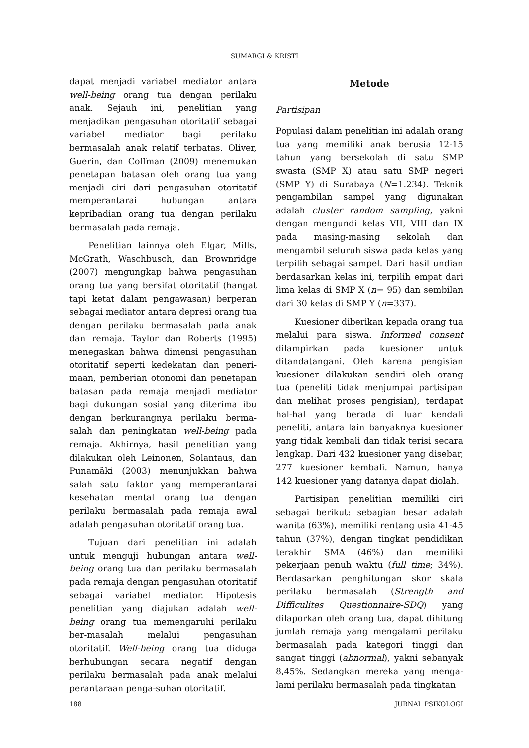SUMARGI & KRISTI
dapat menjadi variabel mediator antara well-being orang tua dengan perilaku anak. Sejauh ini, penelitian yang menjadikan pengasuhan otoritatif sebagai variabel mediator bagi perilaku bermasalah anak relatif terbatas. Oliver, Guerin, dan Coffman (2009) menemukan penetapan batasan oleh orang tua yang menjadi ciri dari pengasuhan otoritatif memperantarai hubungan antara kepribadian orang tua dengan perilaku bermasalah pada remaja.
Penelitian lainnya oleh Elgar, Mills, McGrath, Waschbusch, dan Brownridge (2007) mengungkap bahwa pengasuhan orang tua yang bersifat otoritatif (hangat tapi ketat dalam pengawasan) berperan sebagai mediator antara depresi orang tua dengan perilaku bermasalah pada anak dan remaja. Taylor dan Roberts (1995) menegaskan bahwa dimensi pengasuhan otoritatif seperti kedekatan dan peneri-maan, pemberian otonomi dan penetapan batasan pada remaja menjadi mediator bagi dukungan sosial yang diterima ibu dengan berkurangnya perilaku berma-salah dan peningkatan well-being pada remaja. Akhirnya, hasil penelitian yang dilakukan oleh Leinonen, Solantaus, dan Punamäki (2003) menunjukkan bahwa salah satu faktor yang memperantarai kesehatan mental orang tua dengan perilaku bermasalah pada remaja awal adalah pengasuhan otoritatif orang tua.
Tujuan dari penelitian ini adalah untuk menguji hubungan antara well-being orang tua dan perilaku bermasalah pada remaja dengan pengasuhan otoritatif sebagai variabel mediator. Hipotesis penelitian yang diajukan adalah well-being orang tua memengaruhi perilaku ber-masalah melalui pengasuhan otoritatif. Well-being orang tua diduga berhubungan secara negatif dengan perilaku bermasalah pada anak melalui perantaraan penga-suhan otoritatif.
Metode
Partisipan
Populasi dalam penelitian ini adalah orang tua yang memiliki anak berusia 12-15 tahun yang bersekolah di satu SMP swasta (SMP X) atau satu SMP negeri (SMP Y) di Surabaya (N=1.234). Teknik pengambilan sampel yang digunakan adalah cluster random sampling, yakni dengan mengundi kelas VII, VIII dan IX pada masing-masing sekolah dan mengambil seluruh siswa pada kelas yang terpilih sebagai sampel. Dari hasil undian berdasarkan kelas ini, terpilih empat dari lima kelas di SMP X (n= 95) dan sembilan dari 30 kelas di SMP Y (n=337).
Kuesioner diberikan kepada orang tua melalui para siswa. Informed consent dilampirkan pada kuesioner untuk ditandatangani. Oleh karena pengisian kuesioner dilakukan sendiri oleh orang tua (peneliti tidak menjumpai partisipan dan melihat proses pengisian), terdapat hal-hal yang berada di luar kendali peneliti, antara lain banyaknya kuesioner yang tidak kembali dan tidak terisi secara lengkap. Dari 432 kuesioner yang disebar, 277 kuesioner kembali. Namun, hanya 142 kuesioner yang datanya dapat diolah.
Partisipan penelitian memiliki ciri sebagai berikut: sebagian besar adalah wanita (63%), memiliki rentang usia 41-45 tahun (37%), dengan tingkat pendidikan terakhir SMA (46%) dan memiliki pekerjaan penuh waktu (full time; 34%). Berdasarkan penghitungan skor skala perilaku bermasalah (Strength and Difficulites Questionnaire-SDQ) yang dilaporkan oleh orang tua, dapat dihitung jumlah remaja yang mengalami perilaku bermasalah pada kategori tinggi dan sangat tinggi (abnormal), yakni sebanyak 8,45%. Sedangkan mereka yang menga-lami perilaku bermasalah pada tingkatan
188 JURNAL PSIKOLOGI